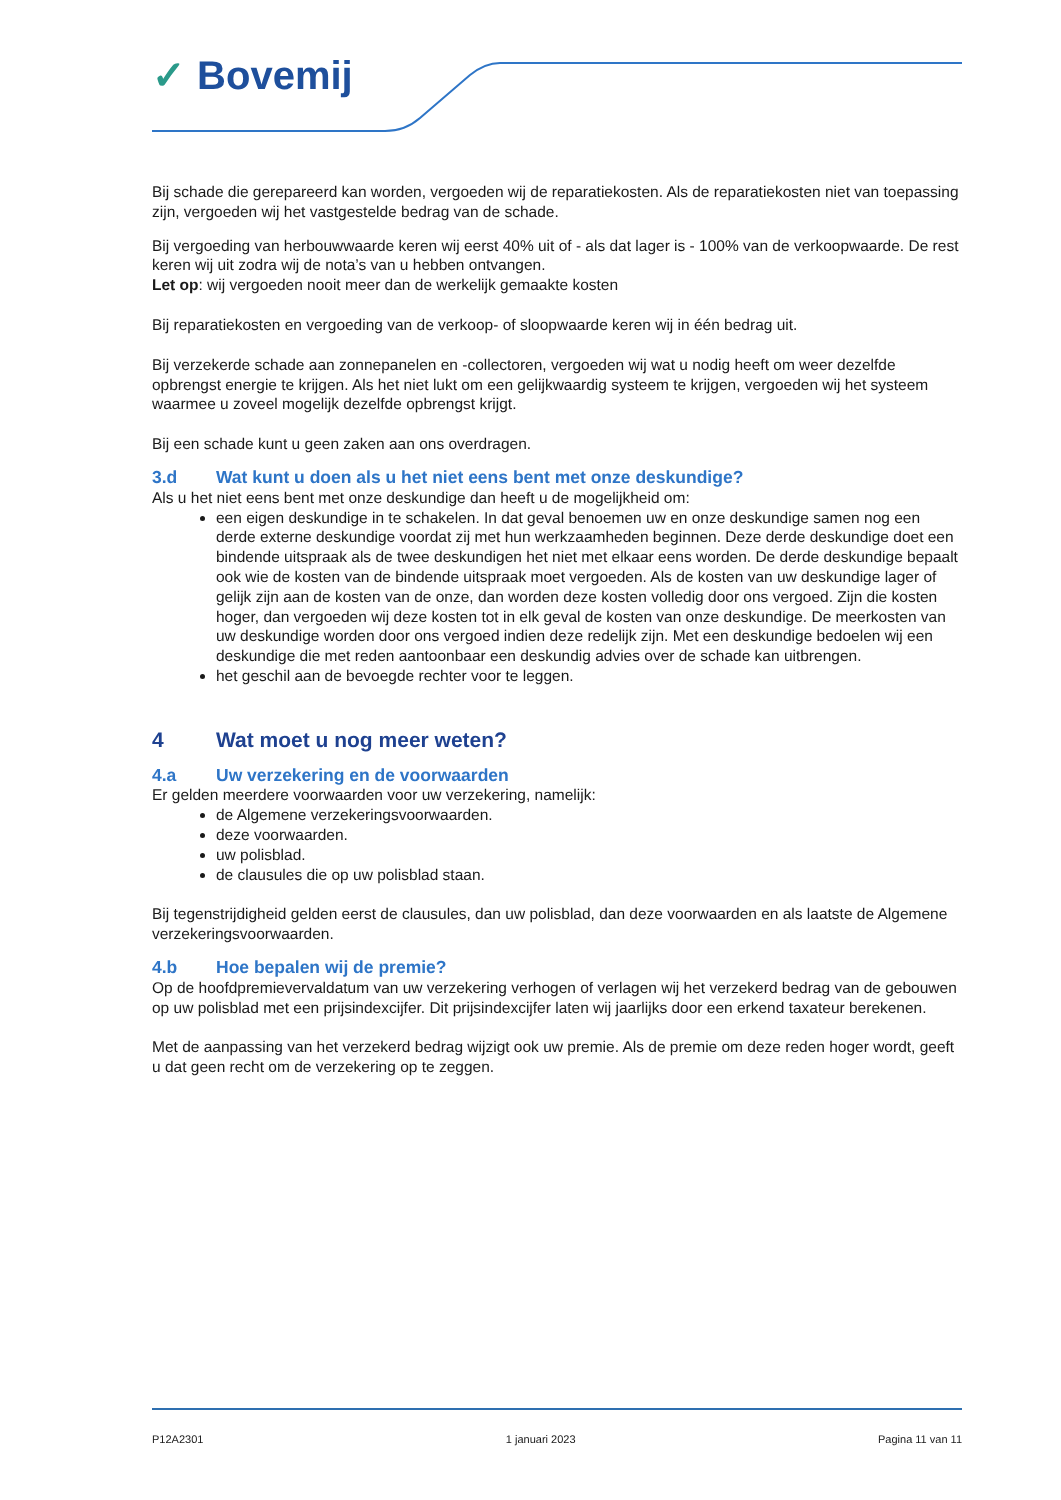✓ Bovemij
Bij schade die gerepareerd kan worden, vergoeden wij de reparatiekosten. Als de reparatiekosten niet van toepassing zijn, vergoeden wij het vastgestelde bedrag van de schade.
Bij vergoeding van herbouwwaarde keren wij eerst 40% uit of - als dat lager is - 100% van de verkoopwaarde. De rest keren wij uit zodra wij de nota’s van u hebben ontvangen.
Let op: wij vergoeden nooit meer dan de werkelijk gemaakte kosten
Bij reparatiekosten en vergoeding van de verkoop- of sloopwaarde keren wij in één bedrag uit.
Bij verzekerde schade aan zonnepanelen en -collectoren, vergoeden wij wat u nodig heeft om weer dezelfde opbrengst energie te krijgen. Als het niet lukt om een gelijkwaardig systeem te krijgen, vergoeden wij het systeem waarmee u zoveel mogelijk dezelfde opbrengst krijgt.
Bij een schade kunt u geen zaken aan ons overdragen.
3.d Wat kunt u doen als u het niet eens bent met onze deskundige?
Als u het niet eens bent met onze deskundige dan heeft u de mogelijkheid om:
een eigen deskundige in te schakelen. In dat geval benoemen uw en onze deskundige samen nog een derde externe deskundige voordat zij met hun werkzaamheden beginnen. Deze derde deskundige doet een bindende uitspraak als de twee deskundigen het niet met elkaar eens worden. De derde deskundige bepaalt ook wie de kosten van de bindende uitspraak moet vergoeden. Als de kosten van uw deskundige lager of gelijk zijn aan de kosten van de onze, dan worden deze kosten volledig door ons vergoed. Zijn die kosten hoger, dan vergoeden wij deze kosten tot in elk geval de kosten van onze deskundige. De meerkosten van uw deskundige worden door ons vergoed indien deze redelijk zijn. Met een deskundige bedoelen wij een deskundige die met reden aantoonbaar een deskundig advies over de schade kan uitbrengen.
het geschil aan de bevoegde rechter voor te leggen.
4 Wat moet u nog meer weten?
4.a Uw verzekering en de voorwaarden
Er gelden meerdere voorwaarden voor uw verzekering, namelijk:
de Algemene verzekeringsvoorwaarden.
deze voorwaarden.
uw polisblad.
de clausules die op uw polisblad staan.
Bij tegenstrijdigheid gelden eerst de clausules, dan uw polisblad, dan deze voorwaarden en als laatste de Algemene verzekeringsvoorwaarden.
4.b Hoe bepalen wij de premie?
Op de hoofdpremievervaldatum van uw verzekering verhogen of verlagen wij het verzekerd bedrag van de gebouwen op uw polisblad met een prijsindexcijfer. Dit prijsindexcijfer laten wij jaarlijks door een erkend taxateur berekenen.
Met de aanpassing van het verzekerd bedrag wijzigt ook uw premie. Als de premie om deze reden hoger wordt, geeft u dat geen recht om de verzekering op te zeggen.
P12A2301 1 januari 2023 Pagina 11 van 11